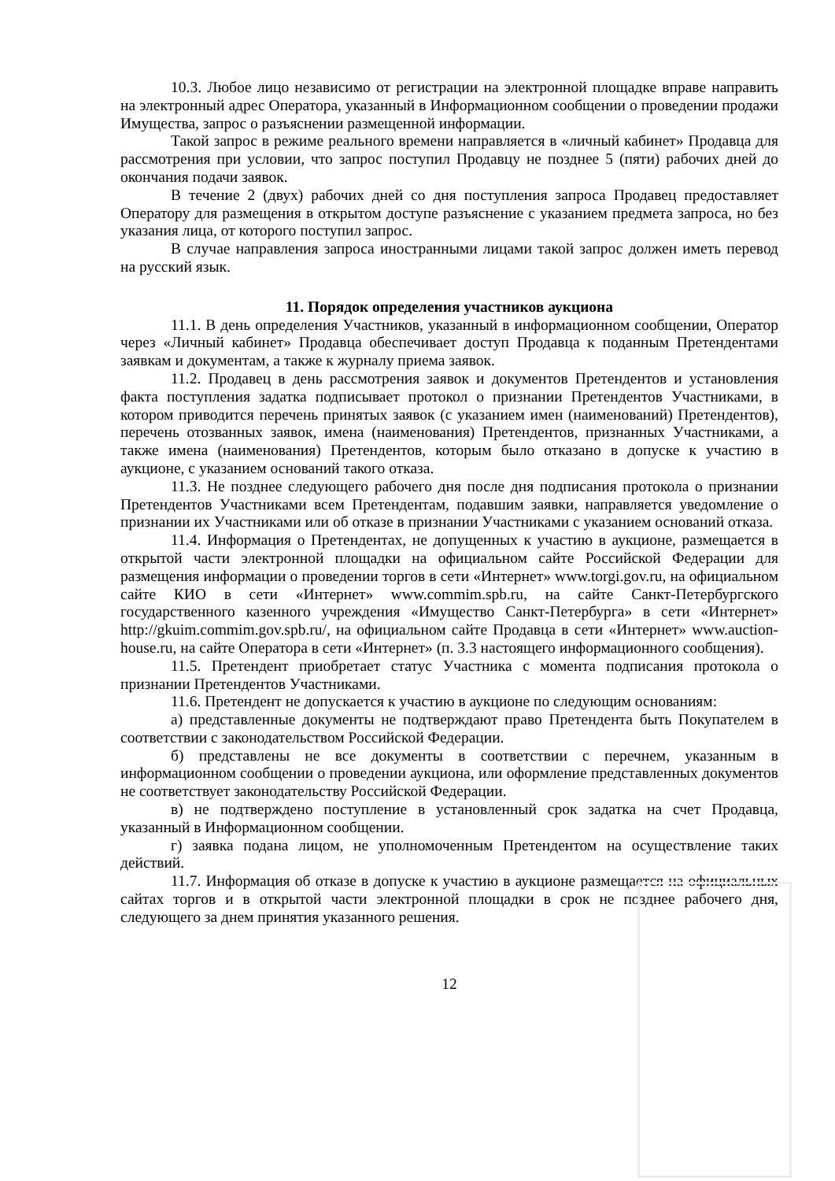10.3. Любое лицо независимо от регистрации на электронной площадке вправе направить на электронный адрес Оператора, указанный в Информационном сообщении о проведении продажи Имущества, запрос о разъяснении размещенной информации.
Такой запрос в режиме реального времени направляется в «личный кабинет» Продавца для рассмотрения при условии, что запрос поступил Продавцу не позднее 5 (пяти) рабочих дней до окончания подачи заявок.
В течение 2 (двух) рабочих дней со дня поступления запроса Продавец предоставляет Оператору для размещения в открытом доступе разъяснение с указанием предмета запроса, но без указания лица, от которого поступил запрос.
В случае направления запроса иностранными лицами такой запрос должен иметь перевод на русский язык.
11. Порядок определения участников аукциона
11.1. В день определения Участников, указанный в информационном сообщении, Оператор через «Личный кабинет» Продавца обеспечивает доступ Продавца к поданным Претендентами заявкам и документам, а также к журналу приема заявок.
11.2. Продавец в день рассмотрения заявок и документов Претендентов и установления факта поступления задатка подписывает протокол о признании Претендентов Участниками, в котором приводится перечень принятых заявок (с указанием имен (наименований) Претендентов), перечень отозванных заявок, имена (наименования) Претендентов, признанных Участниками, а также имена (наименования) Претендентов, которым было отказано в допуске к участию в аукционе, с указанием оснований такого отказа.
11.3. Не позднее следующего рабочего дня после дня подписания протокола о признании Претендентов Участниками всем Претендентам, подавшим заявки, направляется уведомление о признании их Участниками или об отказе в признании Участниками с указанием оснований отказа.
11.4. Информация о Претендентах, не допущенных к участию в аукционе, размещается в открытой части электронной площадки на официальном сайте Российской Федерации для размещения информации о проведении торгов в сети «Интернет» www.torgi.gov.ru, на официальном сайте КИО в сети «Интернет» www.commim.spb.ru, на сайте Санкт-Петербургского государственного казенного учреждения «Имущество Санкт-Петербурга» в сети «Интернет» http://gkuim.commim.gov.spb.ru/, на официальном сайте Продавца в сети «Интернет» www.auction-house.ru, на сайте Оператора в сети «Интернет» (п. 3.3 настоящего информационного сообщения).
11.5. Претендент приобретает статус Участника с момента подписания протокола о признании Претендентов Участниками.
11.6. Претендент не допускается к участию в аукционе по следующим основаниям:
а) представленные документы не подтверждают право Претендента быть Покупателем в соответствии с законодательством Российской Федерации.
б) представлены не все документы в соответствии с перечнем, указанным в информационном сообщении о проведении аукциона, или оформление представленных документов не соответствует законодательству Российской Федерации.
в) не подтверждено поступление в установленный срок задатка на счет Продавца, указанный в Информационном сообщении.
г) заявка подана лицом, не уполномоченным Претендентом на осуществление таких действий.
11.7. Информация об отказе в допуске к участию в аукционе размещается на официальных сайтах торгов и в открытой части электронной площадки в срок не позднее рабочего дня, следующего за днем принятия указанного решения.
12